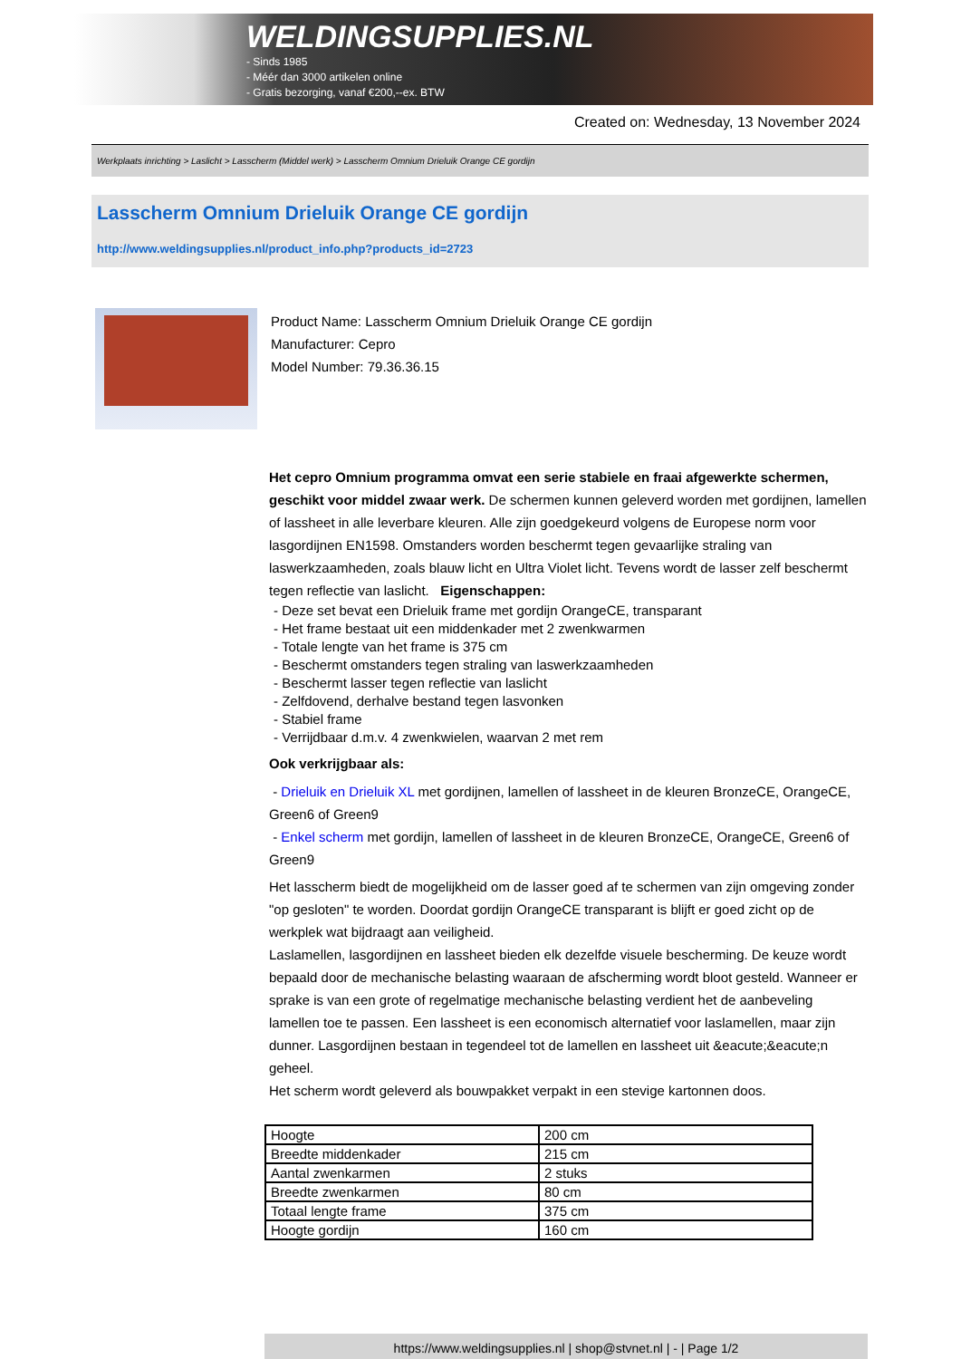WELDINGSUPPLIES.NL
- Sinds 1985
- Méér dan 3000 artikelen online
- Gratis bezorging, vanaf €200,--ex. BTW
Created on: Wednesday, 13 November 2024
Werkplaats inrichting > Laslicht > Lasscherm (Middel werk) > Lasscherm Omnium Drieluik Orange CE gordijn
Lasscherm Omnium Drieluik Orange CE gordijn
http://www.weldingsupplies.nl/product_info.php?products_id=2723
Product Name: Lasscherm Omnium Drieluik Orange CE gordijn
Manufacturer: Cepro
Model Number: 79.36.36.15
Het cepro Omnium programma omvat een serie stabiele en fraai afgewerkte schermen, geschikt voor middel zwaar werk. De schermen kunnen geleverd worden met gordijnen, lamellen of lassheet in alle leverbare kleuren. Alle zijn goedgekeurd volgens de Europese norm voor lasgordijnen EN1598. Omstanders worden beschermt tegen gevaarlijke straling van laswerkzaamheden, zoals blauw licht en Ultra Violet licht. Tevens wordt de lasser zelf beschermt tegen reflectie van laslicht. Eigenschappen:
- Deze set bevat een Drieluik frame met gordijn OrangeCE, transparant
- Het frame bestaat uit een middenkader met 2 zwenkwarmen
- Totale lengte van het frame is 375 cm
- Beschermt omstanders tegen straling van laswerkzaamheden
- Beschermt lasser tegen reflectie van laslicht
- Zelfdovend, derhalve bestand tegen lasvonken
- Stabiel frame
- Verrijdbaar d.m.v. 4 zwenkwielen, waarvan 2 met rem
Ook verkrijgbaar als:
- Drieluik en Drieluik XL met gordijnen, lamellen of lassheet in de kleuren BronzeCE, OrangeCE, Green6 of Green9
- Enkel scherm met gordijn, lamellen of lassheet in de kleuren BronzeCE, OrangeCE, Green6 of Green9
Het lasscherm biedt de mogelijkheid om de lasser goed af te schermen van zijn omgeving zonder "op gesloten" te worden. Doordat gordijn OrangeCE transparant is blijft er goed zicht op de werkplek wat bijdraagt aan veiligheid.
Laslamellen, lasgordijnen en lassheet bieden elk dezelfde visuele bescherming. De keuze wordt bepaald door de mechanische belasting waaraan de afscherming wordt bloot gesteld. Wanneer er sprake is van een grote of regelmatige mechanische belasting verdient het de aanbeveling lamellen toe te passen. Een lassheet is een economisch alternatief voor laslamellen, maar zijn dunner. Lasgordijnen bestaan in tegendeel tot de lamellen en lassheet uit &eacute;&eacute;n geheel.
Het scherm wordt geleverd als bouwpakket verpakt in een stevige kartonnen doos.
| Hoogte | 200 cm |
| Breedte middenkader | 215 cm |
| Aantal zwenkarmen | 2 stuks |
| Breedte zwenkarmen | 80 cm |
| Totaal lengte frame | 375 cm |
| Hoogte gordijn | 160 cm |
https://www.weldingsupplies.nl | shop@stvnet.nl | - | Page 1/2